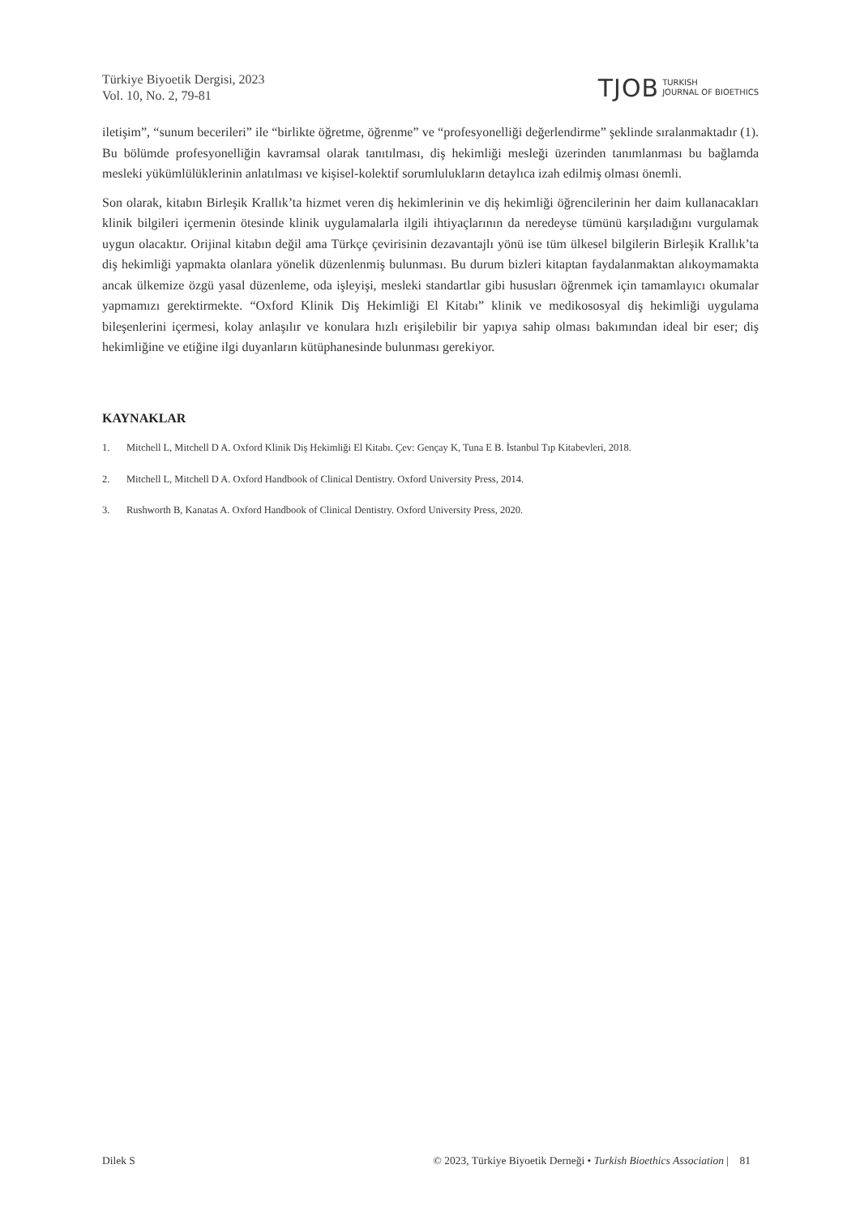Türkiye Biyoetik Dergisi, 2023
Vol. 10, No. 2, 79-81
TJOB TURKISH
JOURNAL OF BIOETHICS
iletişim”, “sunum becerileri” ile “birlikte öğretme, öğrenme” ve “profesyonelliği değerlendirme” şeklinde sıralanmaktadır (1). Bu bölümde profesyonelliğin kavramsal olarak tanıtılması, diş hekimliği mesleği üzerinden tanımlanması bu bağlamda mesleki yükümlülüklerinin anlatılması ve kişisel-kolektif sorumlulukların detaylıca izah edilmiş olması önemli.
Son olarak, kitabın Birleşik Krallık’ta hizmet veren diş hekimlerinin ve diş hekimliği öğrencilerinin her daim kullanacakları klinik bilgileri içermenin ötesinde klinik uygulamalarla ilgili ihtiyaçlarının da neredeyse tümünü karşıladığını vurgulamak uygun olacaktır. Orijinal kitabın değil ama Türkçe çevirisinin dezavantajlı yönü ise tüm ülkesel bilgilerin Birleşik Krallık’ta diş hekimliği yapmakta olanlara yönelik düzenlenmiş bulunması. Bu durum bizleri kitaptan faydalanmaktan alıkoymamakta ancak ülkemize özgü yasal düzenleme, oda işleyişi, mesleki standartlar gibi hususları öğrenmek için tamamlayıcı okumalar yapmamızı gerektirmekte. “Oxford Klinik Diş Hekimliği El Kitabı” klinik ve medikososyal diş hekimliği uygulama bileşenlerini içermesi, kolay anlaşılır ve konulara hızlı erişilebilir bir yapıya sahip olması bakımından ideal bir eser; diş hekimliğine ve etiğine ilgi duyanların kütüphanesinde bulunması gerekiyor.
KAYNAKLAR
1. Mitchell L, Mitchell D A. Oxford Klinik Diş Hekimliği El Kitabı. Çev: Gençay K, Tuna E B. İstanbul Tıp Kitabevleri, 2018.
2. Mitchell L, Mitchell D A. Oxford Handbook of Clinical Dentistry. Oxford University Press, 2014.
3. Rushworth B, Kanatas A. Oxford Handbook of Clinical Dentistry. Oxford University Press, 2020.
Dilek S © 2023, Türkiye Biyoetik Derneği • Turkish Bioethics Association | 81